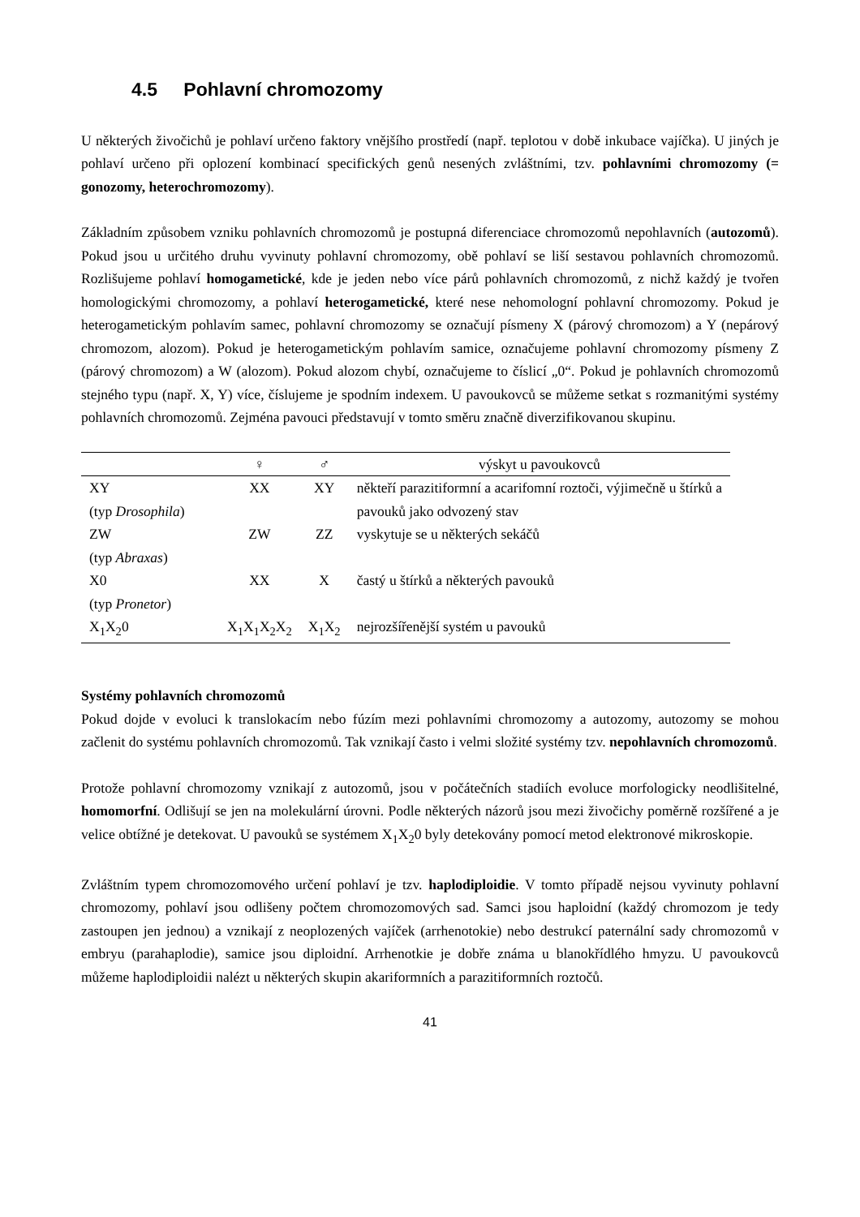4.5 Pohlavní chromozomy
U některých živočichů je pohlaví určeno faktory vnějšího prostředí (např. teplotou v době inkubace vajíčka). U jiných je pohlaví určeno při oplození kombinací specifických genů nesených zvláštními, tzv. pohlavními chromozomy (= gonozomy, heterochromozomy).
Základním způsobem vzniku pohlavních chromozomů je postupná diferenciace chromozomů nepohlavních (autozomů). Pokud jsou u určitého druhu vyvinuty pohlavní chromozomy, obě pohlaví se liší sestavou pohlavních chromozomů. Rozlišujeme pohlaví homogametické, kde je jeden nebo více párů pohlavních chromozomů, z nichž každý je tvořen homologickými chromozomy, a pohlaví heterogametické, které nese nehomologní pohlavní chromozomy. Pokud je heterogametickým pohlavím samec, pohlavní chromozomy se označují písmeny X (párový chromozom) a Y (nepárový chromozom, alozom). Pokud je heterogametickým pohlavím samice, označujeme pohlavní chromozomy písmeny Z (párový chromozom) a W (alozom). Pokud alozom chybí, označujeme to číslicí „0“. Pokud je pohlavních chromozomů stejného typu (např. X, Y) více, číslujeme je spodním indexem. U pavoukovců se můžeme setkat s rozmanitými systémy pohlavních chromozomů. Zejména pavouci představují v tomto směru značně diverzifikovanou skupinu.
| | ♀ | ♂ | výskyt u pavoukovců |
| --- | --- | --- | --- |
| XY (typ Drosophila ) | XX | XY | někteří parazitiformní a acarifomní roztoči, výjimečně u štírků a pavouků jako odvozený stav |
| ZW (typ Abraxas ) | ZW | ZZ | vyskytuje se u některých sekáčů |
| X0 (typ Pronetor ) | XX | X | častý u štírků a některých pavouků |
| X<sub>1</sub>X<sub>2</sub>0 | X<sub>1</sub>X<sub>1</sub>X<sub>2</sub>X<sub>2</sub> | X<sub>1</sub>X<sub>2</sub> | nejrozšířenější systém u pavouků |
Systémy pohlavních chromozomů
Pokud dojde v evoluci k translokacím nebo fúzím mezi pohlavními chromozomy a autozomy, autozomy se mohou začlenit do systému pohlavních chromozomů. Tak vznikají často i velmi složité systémy tzv. nepohlavních chromozomů.
Protože pohlavní chromozomy vznikají z autozomů, jsou v počátečních stadiích evoluce morfologicky neodlišitelné, homomorfní. Odlišují se jen na molekulární úrovni. Podle některých názorů jsou mezi živočichy poměrně rozšířené a je velice obtížné je detekovat. U pavouků se systémem X<sub>1</sub>X<sub>2</sub>0 byly detekovány pomocí metod elektronové mikroskopie.
Zvláštním typem chromozomového určení pohlaví je tzv. haplodiploidie. V tomto případě nejsou vyvinuty pohlavní chromozomy, pohlaví jsou odlišeny počtem chromozomových sad. Samci jsou haploidní (každý chromozom je tedy zastoupen jen jednou) a vznikají z neoplozených vajíček (arrhenotokie) nebo destrukcí paternální sady chromozomů v embryu (parahaplodie), samice jsou diploidní. Arrhenotkie je dobře známa u blanokřídlého hmyzu. U pavoukovců můžeme haplodiploidii nalézt u některých skupin akariformních a parazitiformních roztočů.
41